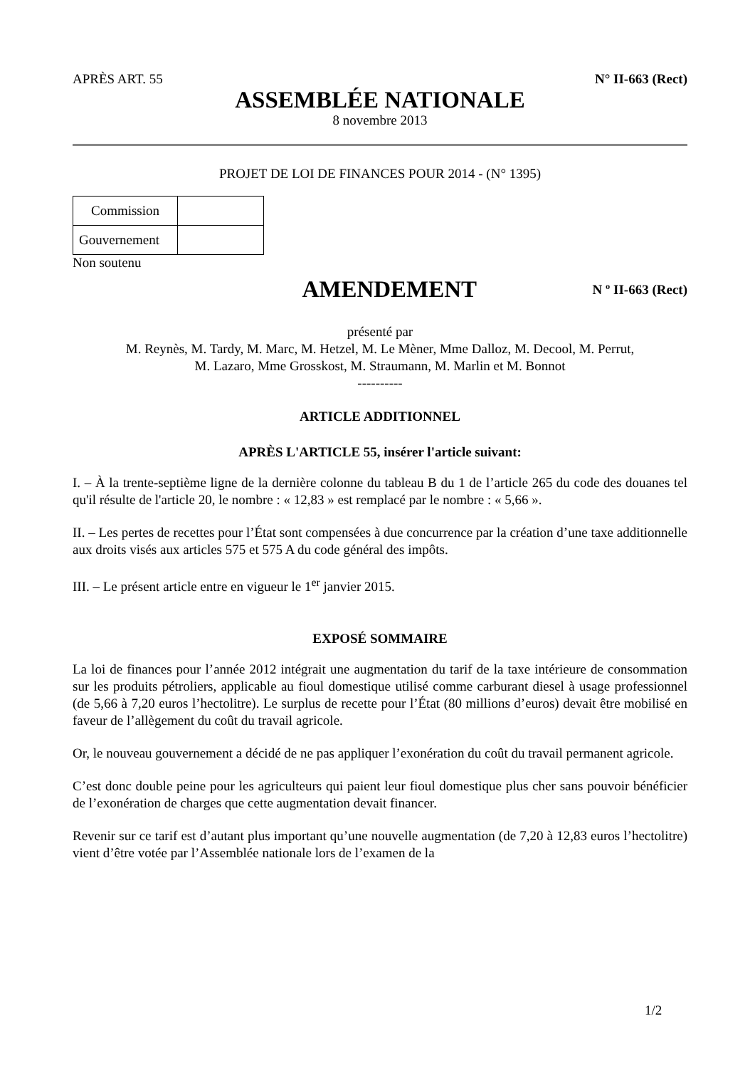APRÈS ART. 55 N° II-663 (Rect)
ASSEMBLÉE NATIONALE
8 novembre 2013
PROJET DE LOI DE FINANCES POUR 2014 - (N° 1395)
| Commission | |
| Gouvernement | |
Non soutenu
AMENDEMENT
N º II-663 (Rect)
présenté par
M. Reynès, M. Tardy, M. Marc, M. Hetzel, M. Le Mèner, Mme Dalloz, M. Decool, M. Perrut,
M. Lazaro, Mme Grosskost, M. Straumann, M. Marlin et M. Bonnot
----------
ARTICLE ADDITIONNEL
APRÈS L'ARTICLE 55, insérer l'article suivant:
I. – À la trente-septième ligne de la dernière colonne du tableau B du 1 de l’article 265 du code des douanes tel qu'il résulte de l'article 20, le nombre : « 12,83 » est remplacé par le nombre : « 5,66 ».
II. – Les pertes de recettes pour l’État sont compensées à due concurrence par la création d’une taxe additionnelle aux droits visés aux articles 575 et 575 A du code général des impôts.
III. – Le présent article entre en vigueur le 1<sup>er</sup> janvier 2015.
EXPOSÉ SOMMAIRE
La loi de finances pour l’année 2012 intégrait une augmentation du tarif de la taxe intérieure de consommation sur les produits pétroliers, applicable au fioul domestique utilisé comme carburant diesel à usage professionnel (de 5,66 à 7,20 euros l’hectolitre). Le surplus de recette pour l’État (80 millions d’euros) devait être mobilisé en faveur de l’allègement du coût du travail agricole.
Or, le nouveau gouvernement a décidé de ne pas appliquer l’exonération du coût du travail permanent agricole.
C’est donc double peine pour les agriculteurs qui paient leur fioul domestique plus cher sans pouvoir bénéficier de l’exonération de charges que cette augmentation devait financer.
Revenir sur ce tarif est d’autant plus important qu’une nouvelle augmentation (de 7,20 à 12,83 euros l’hectolitre) vient d’être votée par l’Assemblée nationale lors de l’examen de la
1/2